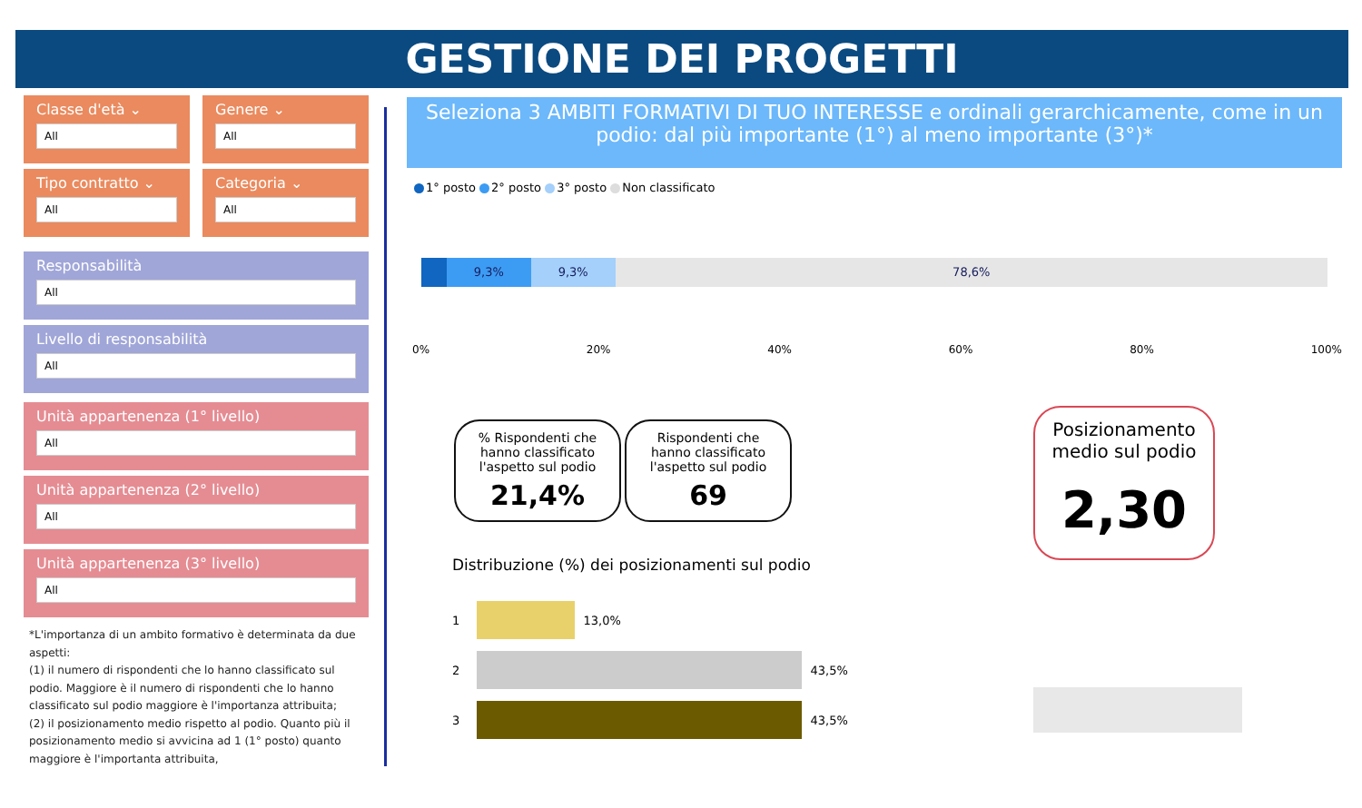GESTIONE DEI PROGETTI
Classe d'età ⌄
All
Genere ⌄
All
Tipo contratto ⌄
All
Categoria ⌄
All
Responsabilità
All
Livello di responsabilità
All
Unità appartenenza (1° livello)
All
Unità appartenenza (2° livello)
All
Unità appartenenza (3° livello)
All
*L'importanza di un ambito formativo è determinata da due aspetti:
(1) il numero di rispondenti che lo hanno classificato sul podio. Maggiore è il numero di rispondenti che lo hanno classificato sul podio maggiore è l'importanza attribuita;
(2) il posizionamento medio rispetto al podio. Quanto più il posizionamento medio si avvicina ad 1 (1° posto) quanto maggiore è l'importanta attribuita,
Seleziona 3 AMBITI FORMATIVI DI TUO INTERESSE e ordinali gerarchicamente, come in un podio: dal più importante (1°) al meno importante (3°)*
1° posto 2° posto 3° posto Non classificato
9,3% 9,3% 78,6%
0% 20% 40% 60% 80% 100%
% Rispondenti che hanno classificato l'aspetto sul podio
21,4%
Rispondenti che hanno classificato l'aspetto sul podio
69
Distribuzione (%) dei posizionamenti sul podio
1
13,0%
2
43,5%
3
43,5%
Posizionamento medio sul podio
2,30